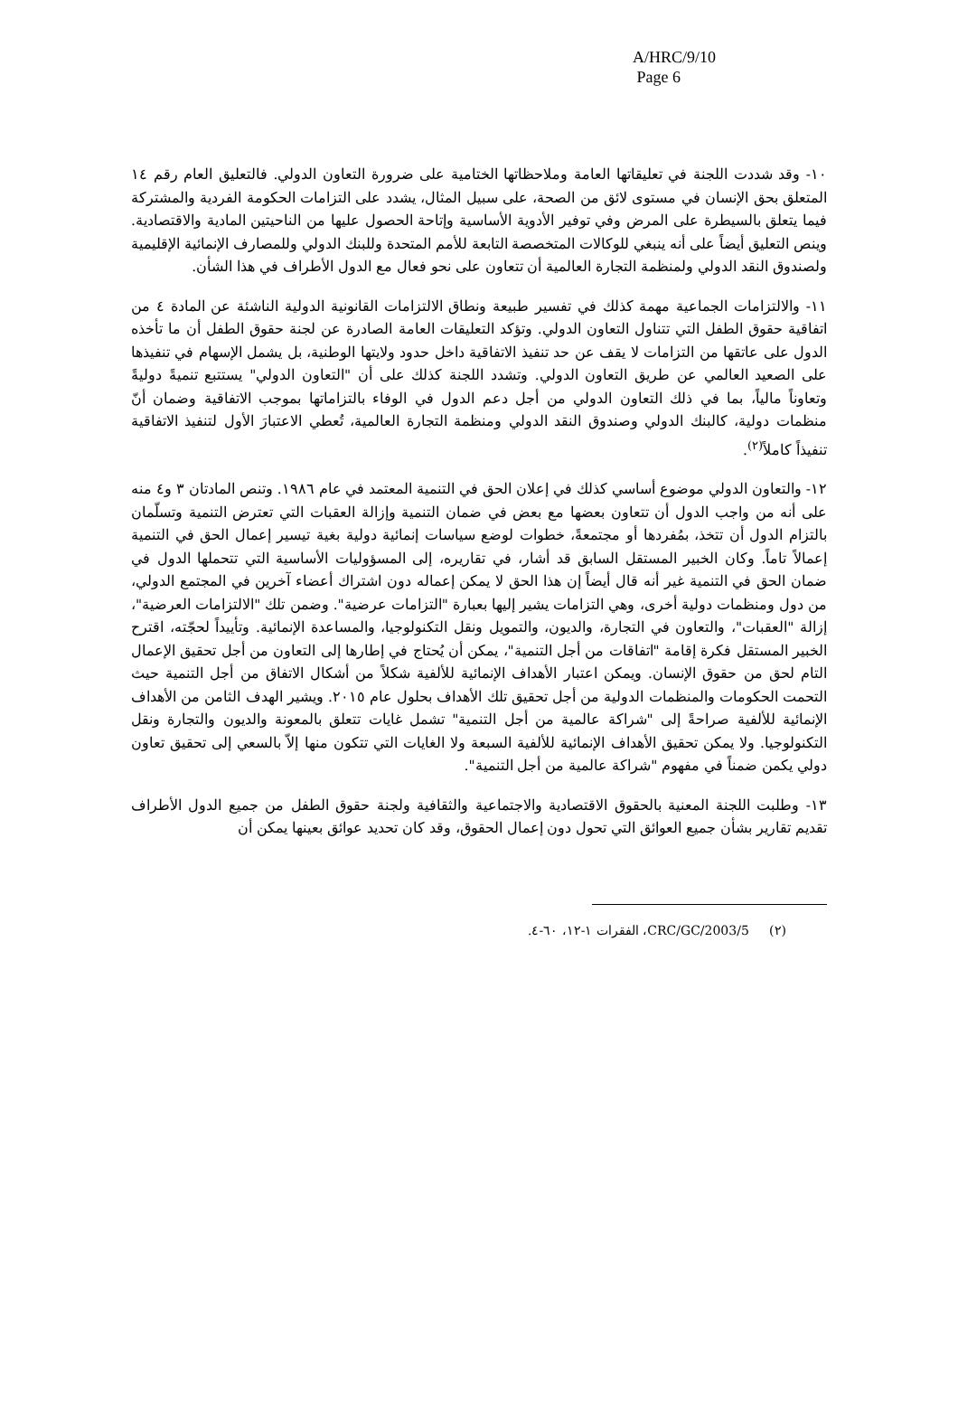A/HRC/9/10
Page 6
١٠- وقد شددت اللجنة في تعليقاتها العامة وملاحظاتها الختامية على ضرورة التعاون الدولي. فالتعليق العام رقم ١٤ المتعلق بحق الإنسان في مستوى لائق من الصحة، على سبيل المثال، يشدد على التزامات الحكومة الفردية والمشتركة فيما يتعلق بالسيطرة على المرض وفي توفير الأدوية الأساسية وإتاحة الحصول عليها من الناحيتين المادية والاقتصادية. وينص التعليق أيضاً على أنه ينبغي للوكالات المتخصصة التابعة للأمم المتحدة وللبنك الدولي وللمصارف الإنمائية الإقليمية ولصندوق النقد الدولي ولمنظمة التجارة العالمية أن تتعاون على نحو فعال مع الدول الأطراف في هذا الشأن.
١١- والالتزامات الجماعية مهمة كذلك في تفسير طبيعة ونطاق الالتزامات القانونية الدولية الناشئة عن المادة ٤ من اتفاقية حقوق الطفل التي تتناول التعاون الدولي. وتؤكد التعليقات العامة الصادرة عن لجنة حقوق الطفل أن ما تأخذه الدول على عاتقها من التزامات لا يقف عن حد تنفيذ الاتفاقية داخل حدود ولايتها الوطنية، بل يشمل الإسهام في تنفيذها على الصعيد العالمي عن طريق التعاون الدولي. وتشدد اللجنة كذلك على أن "التعاون الدولي" يستتبع تنميةً دوليةً وتعاوناً مالياً، بما في ذلك التعاون الدولي من أجل دعم الدول في الوفاء بالتزاماتها بموجب الاتفاقية وضمان أنّ منظمات دولية، كالبنك الدولي وصندوق النقد الدولي ومنظمة التجارة العالمية، تُعطي الاعتبارَ الأول لتنفيذ الاتفاقية تنفيذاً كاملاً<sup>(٢)</sup>.
١٢- والتعاون الدولي موضوع أساسي كذلك في إعلان الحق في التنمية المعتمد في عام ١٩٨٦. وتنص المادتان ٣ و٤ منه على أنه من واجب الدول أن تتعاون بعضها مع بعض في ضمان التنمية وإزالة العقبات التي تعترض التنمية وتسلّمان بالتزام الدول أن تتخذ، بمُفردها أو مجتمعةً، خطوات لوضع سياسات إنمائية دولية بغية تيسير إعمال الحق في التنمية إعمالاً تاماً. وكان الخبير المستقل السابق قد أشار، في تقاريره، إلى المسؤوليات الأساسية التي تتحملها الدول في ضمان الحق في التنمية غير أنه قال أيضاً إن هذا الحق لا يمكن إعماله دون اشتراك أعضاء آخرين في المجتمع الدولي، من دول ومنظمات دولية أخرى، وهي التزامات يشير إليها بعبارة "التزامات عرضية". وضمن تلك "الالتزامات العرضية"، إزالة "العقبات"، والتعاون في التجارة، والديون، والتمويل ونقل التكنولوجيا، والمساعدة الإنمائية. وتأييداً لحجّته، اقترح الخبير المستقل فكرة إقامة "اتفاقات من أجل التنمية"، يمكن أن يُحتاج في إطارها إلى التعاون من أجل تحقيق الإعمال التام لحق من حقوق الإنسان. ويمكن اعتبار الأهداف الإنمائية للألفية شكلاً من أشكال الاتفاق من أجل التنمية حيث التحمت الحكومات والمنظمات الدولية من أجل تحقيق تلك الأهداف بحلول عام ٢٠١٥. ويشير الهدف الثامن من الأهداف الإنمائية للألفية صراحةً إلى "شراكة عالمية من أجل التنمية" تشمل غايات تتعلق بالمعونة والديون والتجارة ونقل التكنولوجيا. ولا يمكن تحقيق الأهداف الإنمائية للألفية السبعة ولا الغايات التي تتكون منها إلاّ بالسعي إلى تحقيق تعاون دولي يكمن ضمناً في مفهوم "شراكة عالمية من أجل التنمية".
١٣- وطلبت اللجنة المعنية بالحقوق الاقتصادية والاجتماعية والثقافية ولجنة حقوق الطفل من جميع الدول الأطراف تقديم تقارير بشأن جميع العوائق التي تحول دون إعمال الحقوق، وقد كان تحديد عوائق بعينها يمكن أن
(٢) CRC/GC/2003/5، الفقرات ١-١٢، ٦٠-٤.